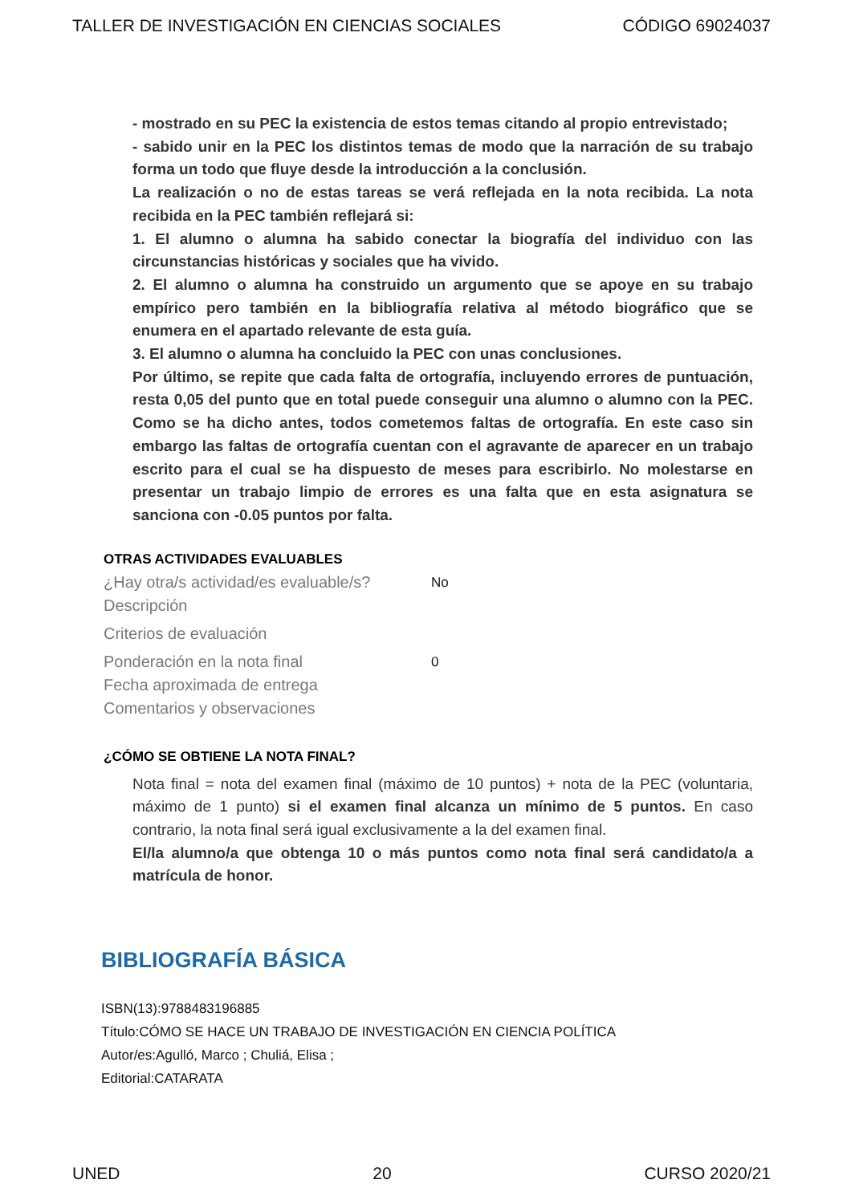TALLER DE INVESTIGACIÓN EN CIENCIAS SOCIALES CÓDIGO 69024037
- mostrado en su PEC la existencia de estos temas citando al propio entrevistado;
- sabido unir en la PEC los distintos temas de modo que la narración de su trabajo forma un todo que fluye desde la introducción a la conclusión.
La realización o no de estas tareas se verá reflejada en la nota recibida. La nota recibida en la PEC también reflejará si:
1. El alumno o alumna ha sabido conectar la biografía del individuo con las circunstancias históricas y sociales que ha vivido.
2. El alumno o alumna ha construido un argumento que se apoye en su trabajo empírico pero también en la bibliografía relativa al método biográfico que se enumera en el apartado relevante de esta guía.
3. El alumno o alumna ha concluido la PEC con unas conclusiones.
Por último, se repite que cada falta de ortografía, incluyendo errores de puntuación, resta 0,05 del punto que en total puede conseguir una alumno o alumno con la PEC. Como se ha dicho antes, todos cometemos faltas de ortografía. En este caso sin embargo las faltas de ortografía cuentan con el agravante de aparecer en un trabajo escrito para el cual se ha dispuesto de meses para escribirlo. No molestarse en presentar un trabajo limpio de errores es una falta que en esta asignatura se sanciona con -0.05 puntos por falta.
OTRAS ACTIVIDADES EVALUABLES
¿Hay otra/s actividad/es evaluable/s? No
Descripción
Criterios de evaluación
Ponderación en la nota final 0
Fecha aproximada de entrega
Comentarios y observaciones
¿CÓMO SE OBTIENE LA NOTA FINAL?
Nota final = nota del examen final (máximo de 10 puntos) + nota de la PEC (voluntaria, máximo de 1 punto) si el examen final alcanza un mínimo de 5 puntos. En caso contrario, la nota final será igual exclusivamente a la del examen final.
El/la alumno/a que obtenga 10 o más puntos como nota final será candidato/a a matrícula de honor.
BIBLIOGRAFÍA BÁSICA
ISBN(13):9788483196885
Título:CÓMO SE HACE UN TRABAJO DE INVESTIGACIÓN EN CIENCIA POLÍTICA
Autor/es:Agulló, Marco ; Chuliá, Elisa ;
Editorial:CATARATA
UNED 20 CURSO 2020/21